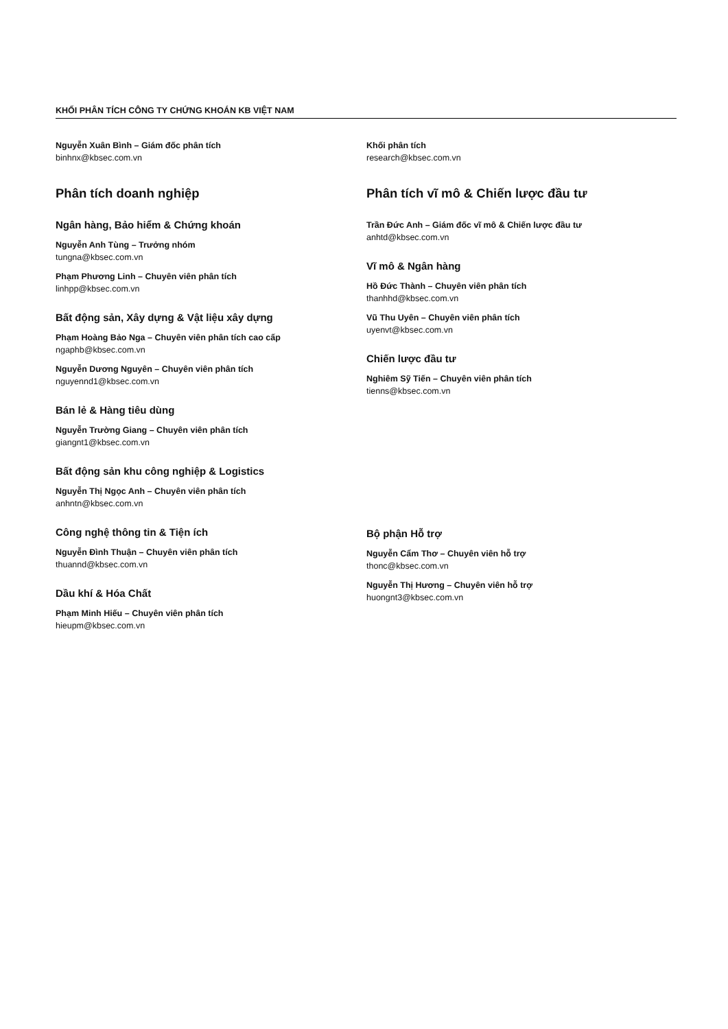KHỐI PHÂN TÍCH CÔNG TY CHỨNG KHOÁN KB VIỆT NAM
Nguyễn Xuân Bình – Giám đốc phân tích
binhnx@kbsec.com.vn
Phân tích doanh nghiệp
Ngân hàng, Bảo hiểm & Chứng khoán
Nguyễn Anh Tùng – Trưởng nhóm
tungna@kbsec.com.vn
Phạm Phương Linh – Chuyên viên phân tích
linhpp@kbsec.com.vn
Bất động sản, Xây dựng & Vật liệu xây dựng
Phạm Hoàng Bảo Nga – Chuyên viên phân tích cao cấp
ngaphb@kbsec.com.vn
Nguyễn Dương Nguyên – Chuyên viên phân tích
nguyennd1@kbsec.com.vn
Bán lẻ & Hàng tiêu dùng
Nguyễn Trường Giang – Chuyên viên phân tích
giangnt1@kbsec.com.vn
Bất động sản khu công nghiệp & Logistics
Nguyễn Thị Ngọc Anh – Chuyên viên phân tích
anhntn@kbsec.com.vn
Công nghệ thông tin & Tiện ích
Nguyễn Đình Thuận – Chuyên viên phân tích
thuannd@kbsec.com.vn
Dầu khí & Hóa Chất
Phạm Minh Hiếu – Chuyên viên phân tích
hieupm@kbsec.com.vn
Khối phân tích
research@kbsec.com.vn
Phân tích vĩ mô & Chiến lược đầu tư
Trần Đức Anh – Giám đốc vĩ mô & Chiến lược đầu tư
anhtd@kbsec.com.vn
Vĩ mô & Ngân hàng
Hồ Đức Thành – Chuyên viên phân tích
thanhhd@kbsec.com.vn
Vũ Thu Uyên – Chuyên viên phân tích
uyenvt@kbsec.com.vn
Chiến lược đầu tư
Nghiêm Sỹ Tiến – Chuyên viên phân tích
tienns@kbsec.com.vn
Bộ phận Hỗ trợ
Nguyễn Cẩm Thơ – Chuyên viên hỗ trợ
thonc@kbsec.com.vn
Nguyễn Thị Hương – Chuyên viên hỗ trợ
huongnt3@kbsec.com.vn